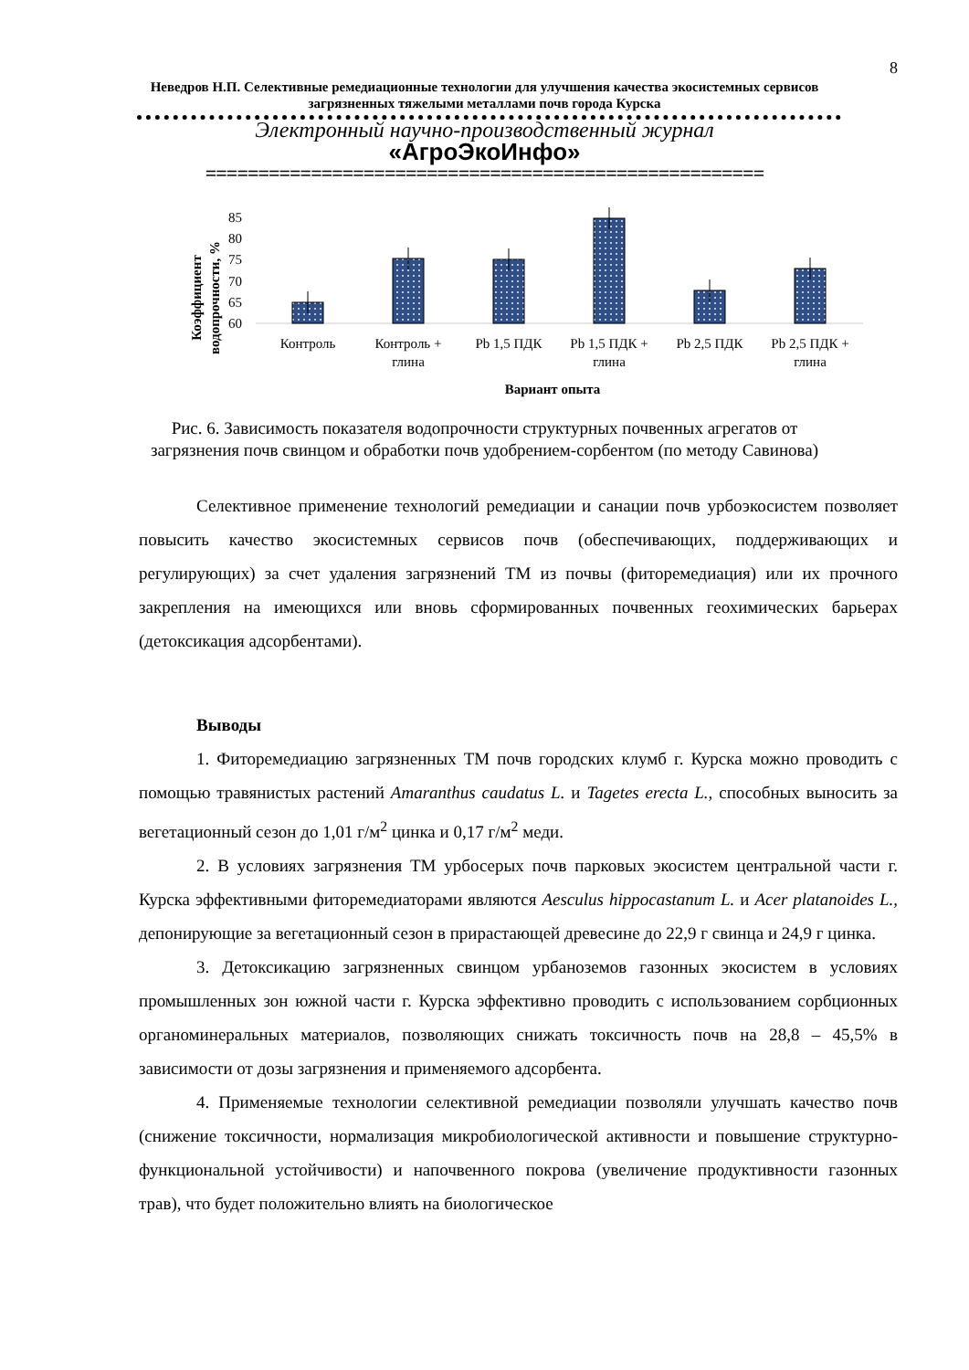8
Неведров Н.П. Селективные ремедиационные технологии для улучшения качества экосистемных сервисов загрязненных тяжелыми металлами почв города Курска
Электронный научно-производственный журнал
«АгроЭкоИнфо»
=====================================================
Коэффициент
водопрочности, %
85
80
75
70
65
60
Контроль
Контроль +
глина
Pb 1,5 ПДК
Pb 1,5 ПДК +
глина
Pb 2,5 ПДК
Pb 2,5 ПДК +
глина
Вариант опыта
Рис. 6. Зависимость показателя водопрочности структурных почвенных агрегатов от загрязнения почв свинцом и обработки почв удобрением-сорбентом (по методу Савинова)
Селективное применение технологий ремедиации и санации почв урбоэкосистем позволяет повысить качество экосистемных сервисов почв (обеспечивающих, поддерживающих и регулирующих) за счет удаления загрязнений ТМ из почвы (фиторемедиация) или их прочного закрепления на имеющихся или вновь сформированных почвенных геохимических барьерах (детоксикация адсорбентами).
Выводы
1. Фиторемедиацию загрязненных ТМ почв городских клумб г. Курска можно проводить с помощью травянистых растений Amaranthus caudatus L. и Tagetes erecta L., способных выносить за вегетационный сезон до 1,01 г/м<sup>2</sup> цинка и 0,17 г/м<sup>2</sup> меди.
2. В условиях загрязнения ТМ урбосерых почв парковых экосистем центральной части г. Курска эффективными фиторемедиаторами являются Aesculus hippocastanum L. и Acer platanoides L., депонирующие за вегетационный сезон в прирастающей древесине до 22,9 г свинца и 24,9 г цинка.
3. Детоксикацию загрязненных свинцом урбаноземов газонных экосистем в условиях промышленных зон южной части г. Курска эффективно проводить с использованием сорбционных органоминеральных материалов, позволяющих снижать токсичность почв на 28,8 – 45,5% в зависимости от дозы загрязнения и применяемого адсорбента.
4. Применяемые технологии селективной ремедиации позволяли улучшать качество почв (снижение токсичности, нормализация микробиологической активности и повышение структурно-функциональной устойчивости) и напочвенного покрова (увеличение продуктивности газонных трав), что будет положительно влиять на биологическое